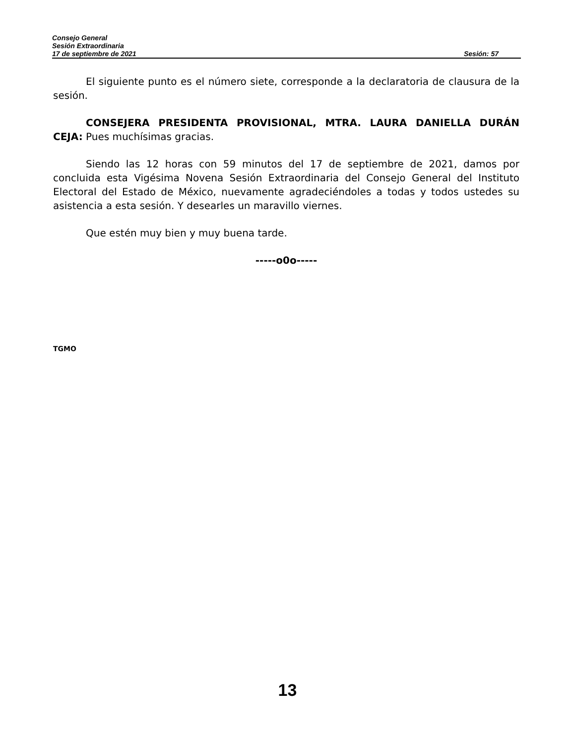Consejo General
Sesión Extraordinaria
17 de septiembre de 2021 Sesión: 57
El siguiente punto es el número siete, corresponde a la declaratoria de clausura de la sesión.
CONSEJERA PRESIDENTA PROVISIONAL, MTRA. LAURA DANIELLA DURÁN CEJA: Pues muchísimas gracias.
Siendo las 12 horas con 59 minutos del 17 de septiembre de 2021, damos por concluida esta Vigésima Novena Sesión Extraordinaria del Consejo General del Instituto Electoral del Estado de México, nuevamente agradeciéndoles a todas y todos ustedes su asistencia a esta sesión. Y desearles un maravillo viernes.
Que estén muy bien y muy buena tarde.
-----o0o-----
TGMO
13